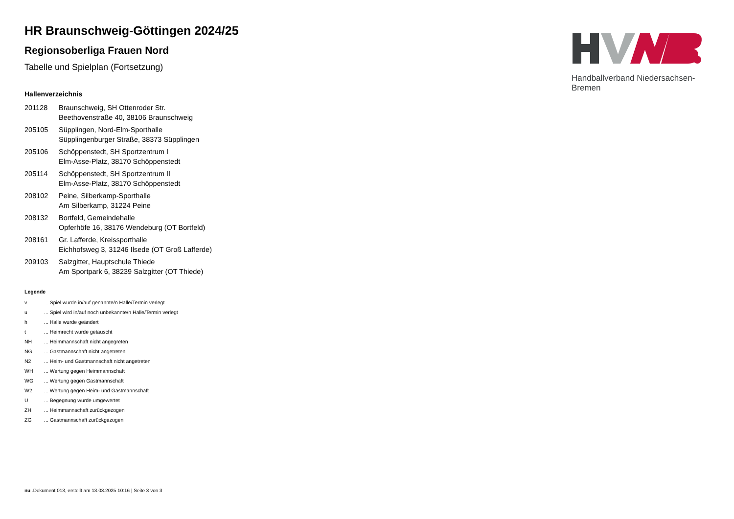Handballverband Niedersachsen-Bremen
HR Braunschweig-Göttingen 2024/25
Regionsoberliga Frauen Nord
Tabelle und Spielplan (Fortsetzung)
Hallenverzeichnis
| 201128 | Braunschweig, SH Ottenroder Str. Beethovenstraße 40, 38106 Braunschweig |
| 205105 | Süpplingen, Nord-Elm-Sporthalle Süpplingenburger Straße, 38373 Süpplingen |
| 205106 | Schöppenstedt, SH Sportzentrum I Elm-Asse-Platz, 38170 Schöppenstedt |
| 205114 | Schöppenstedt, SH Sportzentrum II Elm-Asse-Platz, 38170 Schöppenstedt |
| 208102 | Peine, Silberkamp-Sporthalle Am Silberkamp, 31224 Peine |
| 208132 | Bortfeld, Gemeindehalle Opferhöfe 16, 38176 Wendeburg (OT Bortfeld) |
| 208161 | Gr. Lafferde, Kreissporthalle Eichhofsweg 3, 31246 Ilsede (OT Groß Lafferde) |
| 209103 | Salzgitter, Hauptschule Thiede Am Sportpark 6, 38239 Salzgitter (OT Thiede) |
Legende
| v | ... Spiel wurde in/auf genannte/n Halle/Termin verlegt |
| u | ... Spiel wird in/auf noch unbekannte/n Halle/Termin verlegt |
| h | ... Halle wurde geändert |
| t | ... Heimrecht wurde getauscht |
| NH | ... Heimmannschaft nicht angegreten |
| NG | ... Gastmannschaft nicht angetreten |
| N2 | ... Heim- und Gastmannschaft nicht angetreten |
| WH | ... Wertung gegen Heimmannschaft |
| WG | ... Wertung gegen Gastmannschaft |
| W2 | ... Wertung gegen Heim- und Gastmannschaft |
| U | ... Begegnung wurde umgewertet |
| ZH | ... Heimmannschaft zurückgezogen |
| ZG | ... Gastmannschaft zurückgezogen |
nu .Dokument 013, erstellt am 13.03.2025 10:16 | Seite 3 von 3